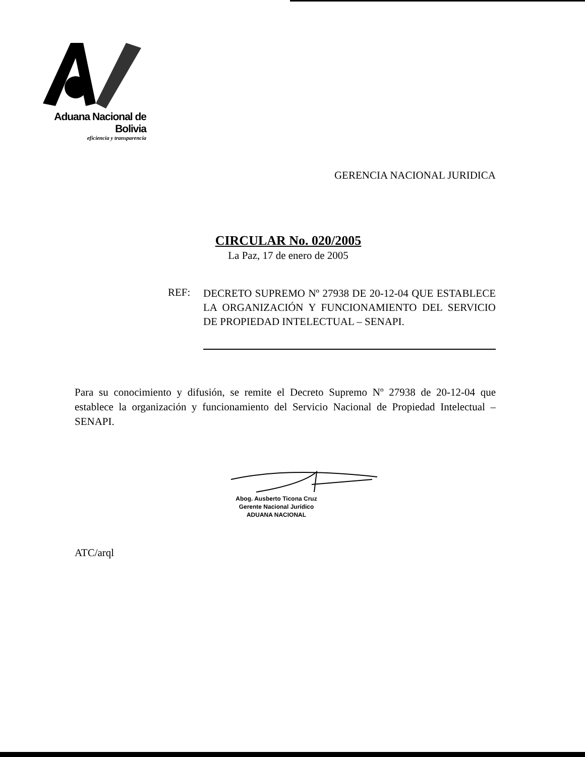Aduana Nacional de Bolivia
eficiencia y transparencia
GERENCIA NACIONAL JURIDICA
CIRCULAR No. 020/2005
La Paz, 17 de enero de 2005
REF:
DECRETO SUPREMO Nº 27938 DE 20-12-04 QUE ESTABLECE LA ORGANIZACIÓN Y FUNCIONAMIENTO DEL SERVICIO DE PROPIEDAD INTELECTUAL – SENAPI.
Para su conocimiento y difusión, se remite el Decreto Supremo Nº 27938 de 20-12-04 que establece la organización y funcionamiento del Servicio Nacional de Propiedad Intelectual – SENAPI.
Abog. Ausberto Ticona Cruz
Gerente Nacional Jurídico
ADUANA NACIONAL
ATC/arql